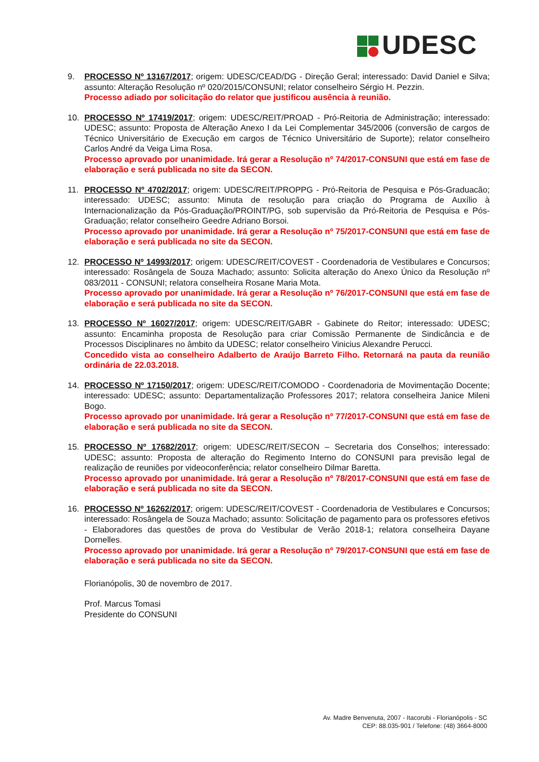UDESC
9. PROCESSO Nº 13167/2017; origem: UDESC/CEAD/DG - Direção Geral; interessado: David Daniel e Silva; assunto: Alteração Resolução nº 020/2015/CONSUNI; relator conselheiro Sérgio H. Pezzin.
Processo adiado por solicitação do relator que justificou ausência à reunião.
10. PROCESSO Nº 17419/2017; origem: UDESC/REIT/PROAD - Pró-Reitoria de Administração; interessado: UDESC; assunto: Proposta de Alteração Anexo I da Lei Complementar 345/2006 (conversão de cargos de Técnico Universitário de Execução em cargos de Técnico Universitário de Suporte); relator conselheiro Carlos André da Veiga Lima Rosa.
Processo aprovado por unanimidade. Irá gerar a Resolução nº 74/2017-CONSUNI que está em fase de elaboração e será publicada no site da SECON.
11. PROCESSO Nº 4702/2017; origem: UDESC/REIT/PROPPG - Pró-Reitoria de Pesquisa e Pós-Graduacão; interessado: UDESC; assunto: Minuta de resolução para criação do Programa de Auxílio à Internacionalização da Pós-Graduação/PROINT/PG, sob supervisão da Pró-Reitoria de Pesquisa e Pós-Graduação; relator conselheiro Geedre Adriano Borsoi.
Processo aprovado por unanimidade. Irá gerar a Resolução nº 75/2017-CONSUNI que está em fase de elaboração e será publicada no site da SECON.
12. PROCESSO Nº 14993/2017; origem: UDESC/REIT/COVEST - Coordenadoria de Vestibulares e Concursos; interessado: Rosângela de Souza Machado; assunto: Solicita alteração do Anexo Único da Resolução nº 083/2011 - CONSUNI; relatora conselheira Rosane Maria Mota.
Processo aprovado por unanimidade. Irá gerar a Resolução nº 76/2017-CONSUNI que está em fase de elaboração e será publicada no site da SECON.
13. PROCESSO Nº 16027/2017; origem: UDESC/REIT/GABR - Gabinete do Reitor; interessado: UDESC; assunto: Encaminha proposta de Resolução para criar Comissão Permanente de Sindicância e de Processos Disciplinares no âmbito da UDESC; relator conselheiro Vinicius Alexandre Perucci.
Concedido vista ao conselheiro Adalberto de Araújo Barreto Filho. Retornará na pauta da reunião ordinária de 22.03.2018.
14. PROCESSO Nº 17150/2017; origem: UDESC/REIT/COMODO - Coordenadoria de Movimentação Docente; interessado: UDESC; assunto: Departamentalização Professores 2017; relatora conselheira Janice Mileni Bogo.
Processo aprovado por unanimidade. Irá gerar a Resolução nº 77/2017-CONSUNI que está em fase de elaboração e será publicada no site da SECON.
15. PROCESSO Nº 17682/2017; origem: UDESC/REIT/SECON – Secretaria dos Conselhos; interessado: UDESC; assunto: Proposta de alteração do Regimento Interno do CONSUNI para previsão legal de realização de reuniões por videoconferência; relator conselheiro Dilmar Baretta.
Processo aprovado por unanimidade. Irá gerar a Resolução nº 78/2017-CONSUNI que está em fase de elaboração e será publicada no site da SECON.
16. PROCESSO Nº 16262/2017; origem: UDESC/REIT/COVEST - Coordenadoria de Vestibulares e Concursos; interessado: Rosângela de Souza Machado; assunto: Solicitação de pagamento para os professores efetivos - Elaboradores das questões de prova do Vestibular de Verão 2018-1; relatora conselheira Dayane Dornelles.
Processo aprovado por unanimidade. Irá gerar a Resolução nº 79/2017-CONSUNI que está em fase de elaboração e será publicada no site da SECON.
Florianópolis, 30 de novembro de 2017.
Prof. Marcus Tomasi
Presidente do CONSUNI
Av. Madre Benvenuta, 2007 - Itacorubi - Florianópolis - SC
CEP: 88.035-901 / Telefone: (48) 3664-8000